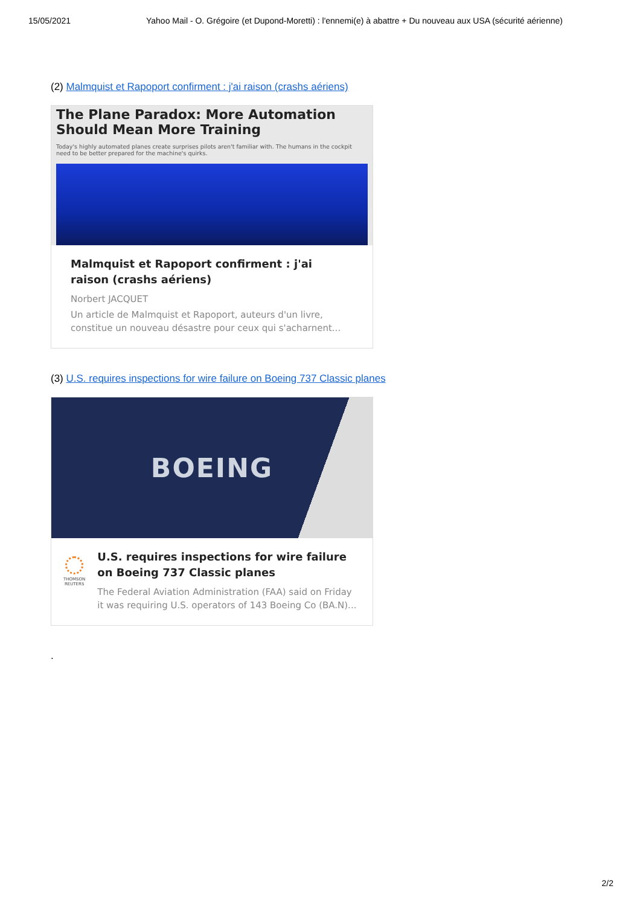15/05/2021 Yahoo Mail - O. Grégoire (et Dupond-Moretti) : l'ennemi(e) à abattre + Du nouveau aux USA (sécurité aérienne)
(2) Malmquist et Rapoport confirment : j'ai raison (crashs aériens)
The Plane Paradox: More Automation Should Mean More Training
Today's highly automated planes create surprises pilots aren't familiar with. The humans in the cockpit need to be better prepared for the machine's quirks.
Malmquist et Rapoport confirment : j'ai raison (crashs aériens)
Norbert JACQUET
Un article de Malmquist et Rapoport, auteurs d'un livre, constitue un nouveau désastre pour ceux qui s'acharnent...
(3) U.S. requires inspections for wire failure on Boeing 737 Classic planes
BOEING
THOMSON REUTERS
U.S. requires inspections for wire failure on Boeing 737 Classic planes
The Federal Aviation Administration (FAA) said on Friday it was requiring U.S. operators of 143 Boeing Co (BA.N)...
.
2/2